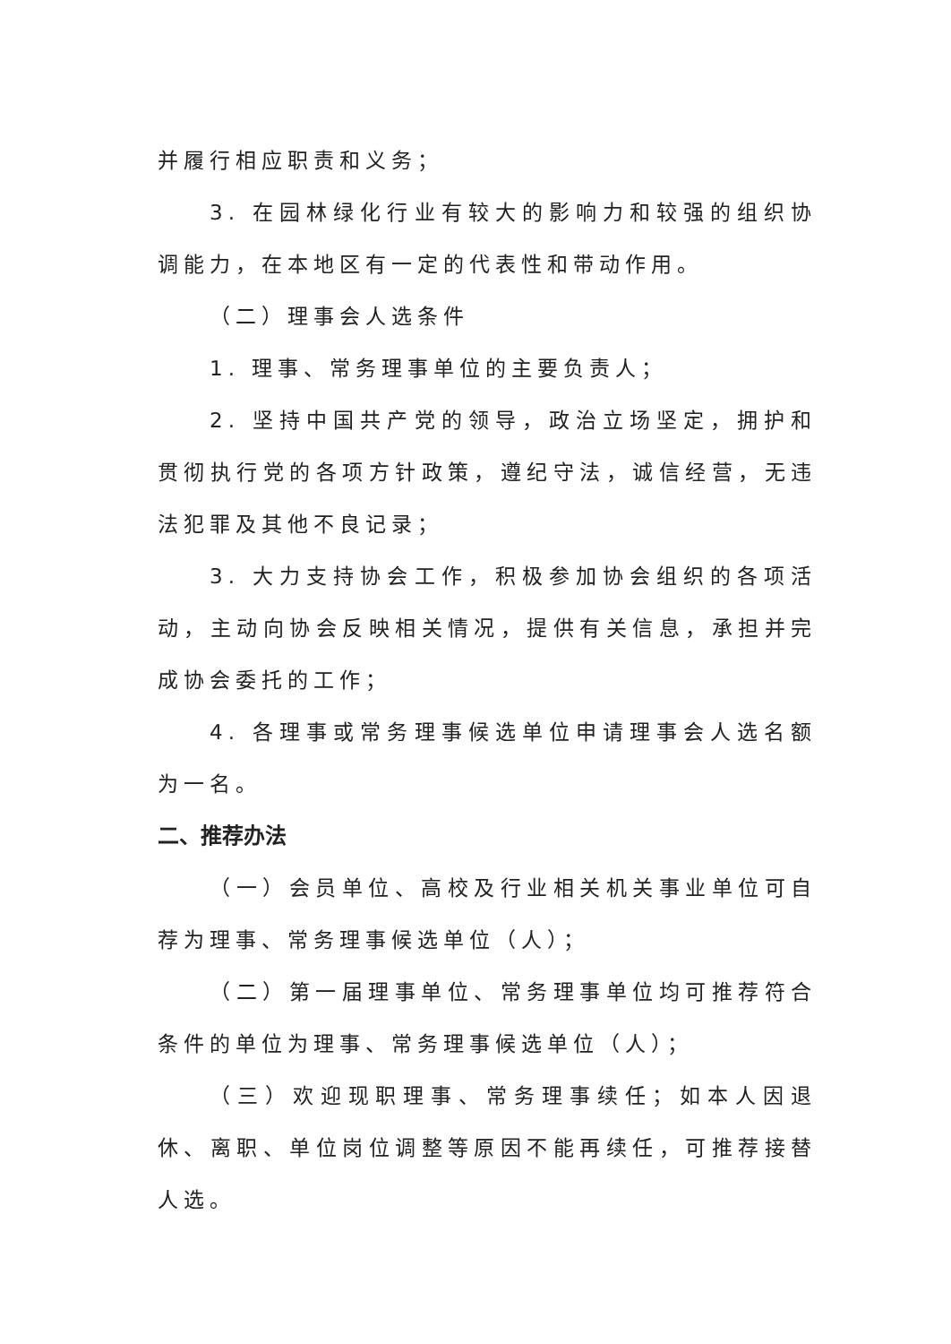并履行相应职责和义务；
3. 在园林绿化行业有较大的影响力和较强的组织协调能力，在本地区有一定的代表性和带动作用。
（二）理事会人选条件
1. 理事、常务理事单位的主要负责人；
2. 坚持中国共产党的领导，政治立场坚定，拥护和贯彻执行党的各项方针政策，遵纪守法，诚信经营，无违法犯罪及其他不良记录；
3. 大力支持协会工作，积极参加协会组织的各项活动，主动向协会反映相关情况，提供有关信息，承担并完成协会委托的工作；
4. 各理事或常务理事候选单位申请理事会人选名额为一名。
二、推荐办法
（一）会员单位、高校及行业相关机关事业单位可自荐为理事、常务理事候选单位（人）；
（二）第一届理事单位、常务理事单位均可推荐符合条件的单位为理事、常务理事候选单位（人）；
（三）欢迎现职理事、常务理事续任；如本人因退休、离职、单位岗位调整等原因不能再续任，可推荐接替人选。